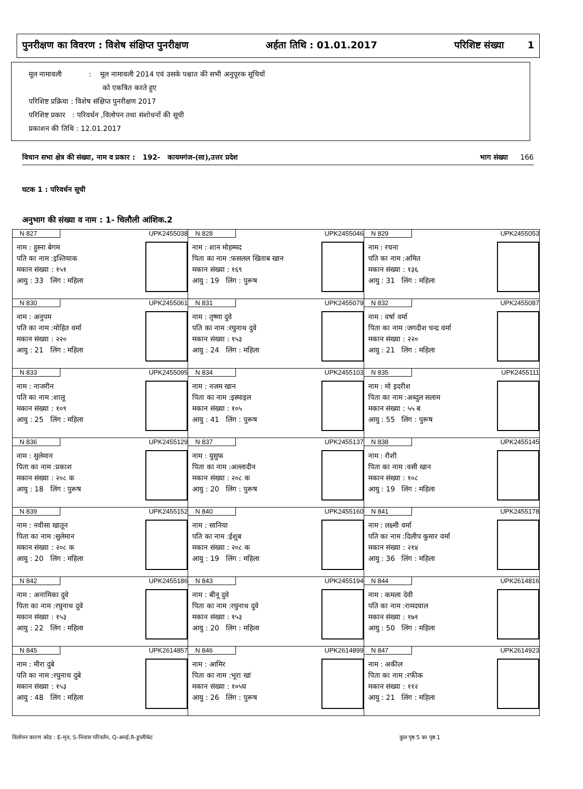पुनरीक्षण का विवरण : विशेष संक्षिप्त पुनरीक्षण अर्हता तिथि : 01.01.2017 परिशिष्ट संख्या 1
मूल नामावली : मूल नामावली 2014 एवं उसके पश्चात की सभी अनुपूरक सूचियों
को एकत्रित करते हुए
परिशिष्ट प्रक्रिया : विशेष संक्षिप्त पुनरीक्षण 2017
परिशिष्ट प्रकार : परिवर्धन ,विलोपन तथा संशोधनों की सूची
प्रकाशन की तिथि : 12.01.2017
विधान सभा क्षेत्र की संख्या, नाम व प्रकार : 192- कायमगंज-(सा),उत्तर प्रदेश भाग संख्या 166
घटक 1 : परिवर्धन सूची
अनुभाग की संख्या व नाम : 1- चिलौली आंशिक.2
| N 827 UPK2455038 नाम : हुस्ना बेगम पति का नाम :इश्तियाक मकान संख्या : १५१ आयु : 33 लिंग : महिला | N 828 UPK2455046 नाम : शान मोहम्मद पिता का नाम :फसलल खिताब खान मकान संख्या : १६९ आयु : 19 लिंग : पुरूष | N 829 UPK2455053 नाम : रचना पति का नाम :अमित मकान संख्या : १३६ आयु : 31 लिंग : महिला |
| N 830 UPK2455061 नाम : अनुपम पति का नाम :मोहित वर्मा मकान संख्या : २२० आयु : 21 लिंग : महिला | N 831 UPK2455079 नाम : तृष्णा दुवे पति का नाम :रघुनाथ दुवे मकान संख्या : १५३ आयु : 24 लिंग : महिला | N 832 UPK2455087 नाम : वर्षा वर्मा पिता का नाम :जगदीश चन्द्र वर्मा मकान संख्या : २२० आयु : 21 लिंग : महिला |
| N 833 UPK2455095 नाम : नाजरीन पति का नाम :शालू मकान संख्या : १०९ आयु : 25 लिंग : महिला | N 834 UPK2455103 नाम : नजम खान पिता का नाम :इस्माइल मकान संख्या : १०५ आयु : 41 लिंग : पुरूष | N 835 UPK2455111 नाम : मो इदरीश पिता का नाम :अब्दुल सलाम मकान संख्या : ५५ ब आयु : 55 लिंग : पुरूष |
| N 836 UPK2455129 नाम : सुलेमान पिता का नाम :प्रकाश मकान संख्या : २०८ क आयु : 18 लिंग : पुरूष | N 837 UPK2455137 नाम : युसुफ पिता का नाम :अल्लादीन मकान संख्या : २०८ क आयु : 20 लिंग : पुरूष | N 838 UPK2455145 नाम : रौशी पिता का नाम :वसी खान मकान संख्या : १०८ आयु : 19 लिंग : महिला |
| N 839 UPK2455152 नाम : नवीसा खातून पिता का नाम :सुलेमान मकान संख्या : २०८ क आयु : 20 लिंग : महिला | N 840 UPK2455160 नाम : सानिया पति का नाम :ईशुब मकान संख्या : २०८ क आयु : 19 लिंग : महिला | N 841 UPK2455178 नाम : लक्ष्मी वर्मा पति का नाम :दिलीप कुमार वर्मा मकान संख्या : २१४ आयु : 36 लिंग : महिला |
| N 842 UPK2455186 नाम : अनामिका दुवे पिता का नाम :रघुनाथ दुवे मकान संख्या : १५३ आयु : 22 लिंग : महिला | N 843 UPK2455194 नाम : बीनू दुवे पिता का नाम :रघुनाथ दुवे मकान संख्या : १५३ आयु : 20 लिंग : महिला | N 844 UPK2614816 नाम : कमला देवी पति का नाम :रामदयाल मकान संख्या : १७१ आयु : 50 लिंग : महिला |
| N 845 UPK2614857 नाम : मीरा दुबे पति का नाम :रघुनाथ दुबे मकान संख्या : १५३ आयु : 48 लिंग : महिला | N 846 UPK2614899 नाम : आमिर पिता का नाम :भूरा खां मकान संख्या : १०५घ आयु : 26 लिंग : पुरूष | N 847 UPK2614923 नाम : अकील पिता का नाम :रफीक मकान संख्या : ११२ आयु : 21 लिंग : महिला |
विलोपन कारण कोड : E-मृत, S-निवास परिवर्तन, Q-अनर्ह,R-डुप्लीकेट कुल पृष्ठ 5 का पृष्ठ 1